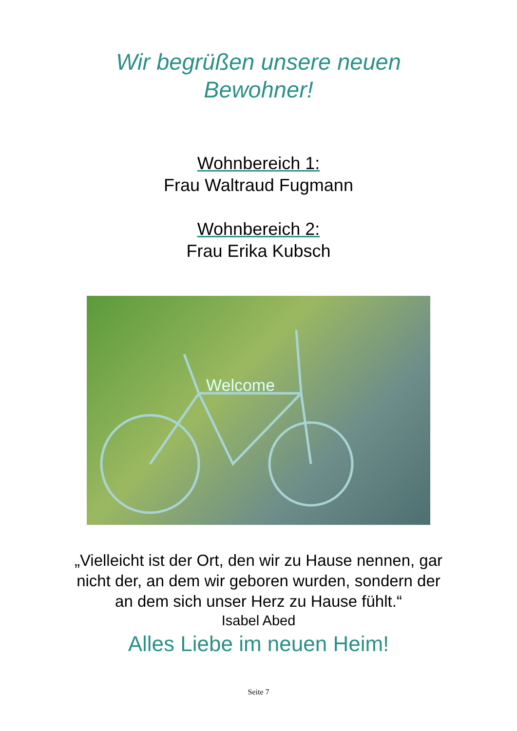Wir begrüßen unsere neuen
Bewohner!
Wohnbereich 1:
Frau Waltraud Fugmann
Wohnbereich 2:
Frau Erika Kubsch
Welcome
„Vielleicht ist der Ort, den wir zu Hause nennen, gar
nicht der, an dem wir geboren wurden, sondern der
an dem sich unser Herz zu Hause fühlt.“
Isabel Abed
Alles Liebe im neuen Heim!
Seite 7